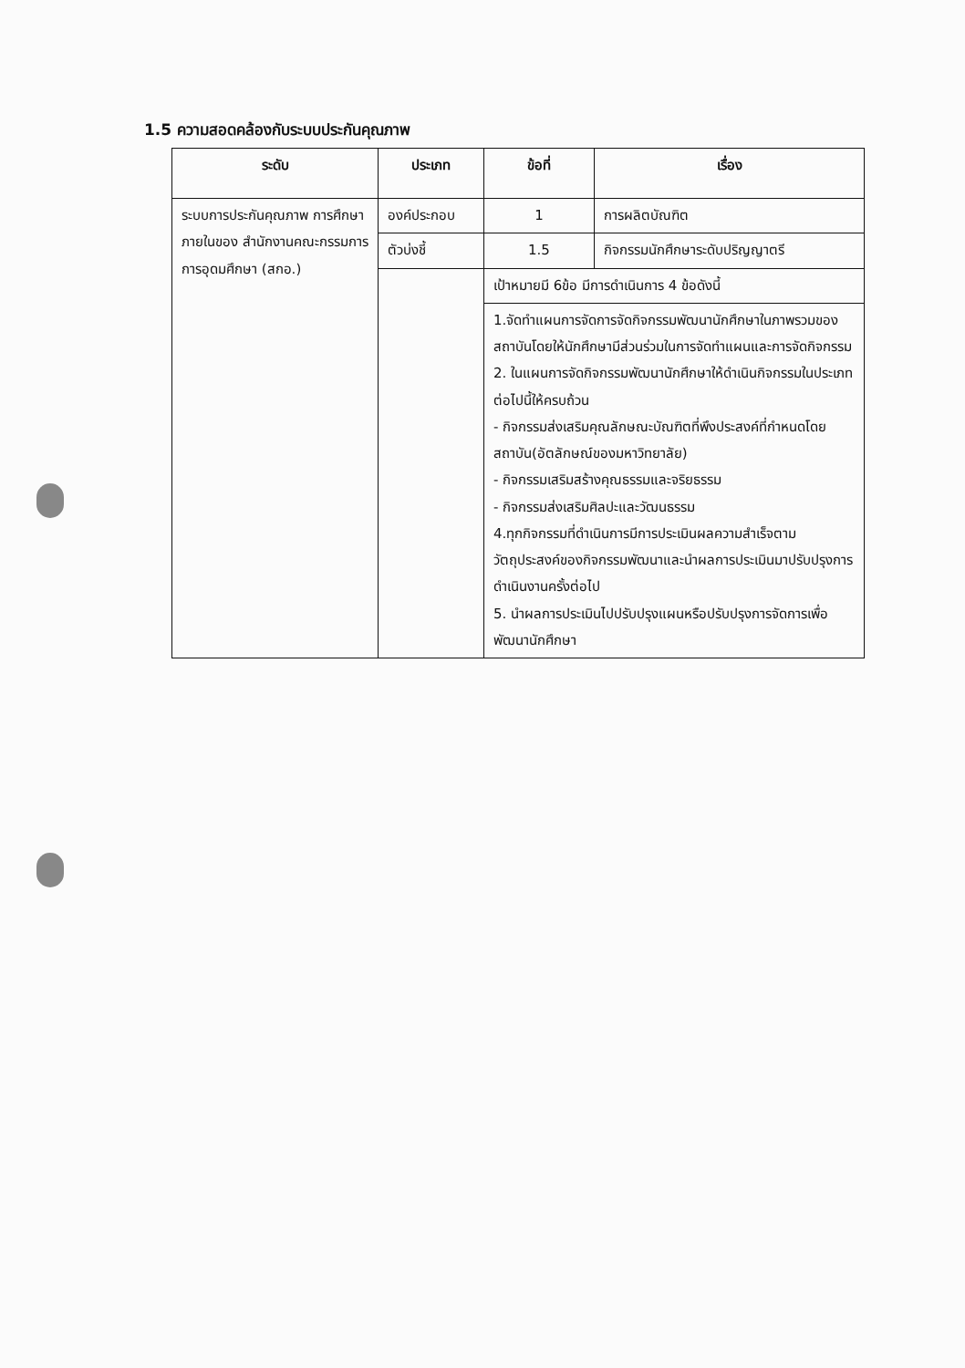1.5 ความสอดคล้องกับระบบประกันคุณภาพ
| ระดับ | ประเภท | ข้อที่ | เรื่อง |
| --- | --- | --- | --- |
| ระบบการประกันคุณภาพ การศึกษาภายในของ สำนักงานคณะกรรมการ การอุดมศึกษา (สกอ.) | องค์ประกอบ | 1 | การผลิตบัณฑิต |
| | ตัวบ่งชี้ | 1.5 | กิจกรรมนักศึกษาระดับปริญญาตรี |
| | | เป้าหมายมี 6ข้อ มีการดำเนินการ 4 ข้อดังนี้ | |
| | | 1.จัดทำแผนการจัดการจัดกิจกรรมพัฒนานักศึกษาในภาพรวมของสถาบันโดยให้นักศึกษามีส่วนร่วมในการจัดทำแผนและการจัดกิจกรรม 2. ในแผนการจัดกิจกรรมพัฒนานักศึกษาให้ดำเนินกิจกรรมในประเภทต่อไปนี้ให้ครบถ้วน - กิจกรรมส่งเสริมคุณลักษณะบัณฑิตที่พึงประสงค์ที่กำหนดโดยสถาบัน(อัตลักษณ์ของมหาวิทยาลัย) - กิจกรรมเสริมสร้างคุณธรรมและจริยธรรม - กิจกรรมส่งเสริมศิลปะและวัฒนธรรม 4.ทุกกิจกรรมที่ดำเนินการมีการประเมินผลความสำเร็จตามวัตถุประสงค์ของกิจกรรมพัฒนาและนำผลการประเมินมาปรับปรุงการดำเนินงานครั้งต่อไป 5. นำผลการประเมินไปปรับปรุงแผนหรือปรับปรุงการจัดการเพื่อพัฒนานักศึกษา | |